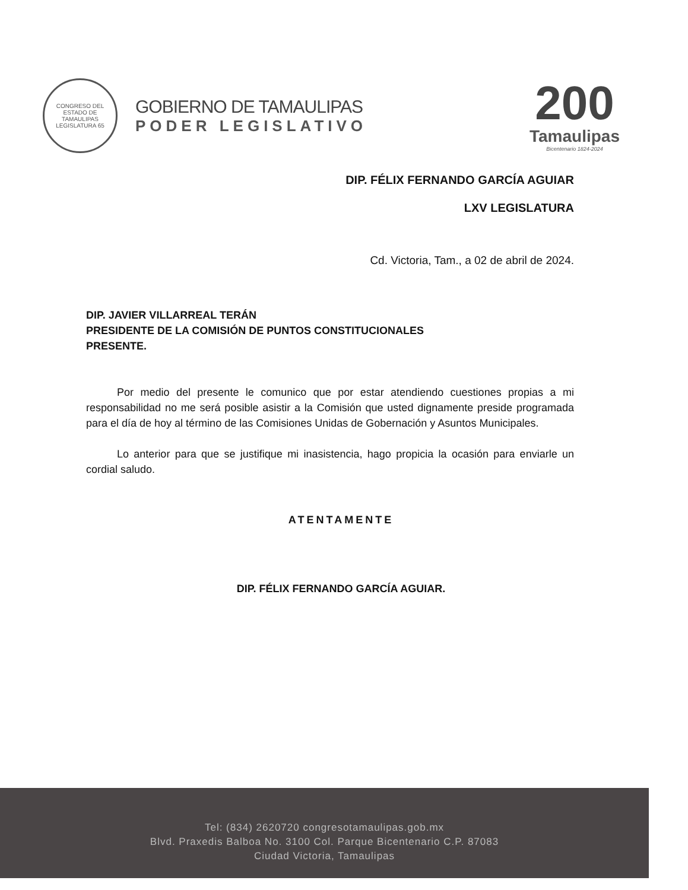CONGRESO DEL ESTADO DE TAMAULIPAS
LEGISLATURA 65
GOBIERNO DE TAMAULIPAS
PODER LEGISLATIVO
200
Tamaulipas
Bicentenario 1824-2024
DIP. FÉLIX FERNANDO GARCÍA AGUIAR
LXV LEGISLATURA
Cd. Victoria, Tam., a 02 de abril de 2024.
DIP. JAVIER VILLARREAL TERÁN
PRESIDENTE DE LA COMISIÓN DE PUNTOS CONSTITUCIONALES
PRESENTE.
Por medio del presente le comunico que por estar atendiendo cuestiones propias a mi responsabilidad no me será posible asistir a la Comisión que usted dignamente preside programada para el día de hoy al término de las Comisiones Unidas de Gobernación y Asuntos Municipales.
Lo anterior para que se justifique mi inasistencia, hago propicia la ocasión para enviarle un cordial saludo.
ATENTAMENTE
DIP. FÉLIX FERNANDO GARCÍA AGUIAR.
Tel: (834) 2620720 congresotamaulipas.gob.mx
Blvd. Praxedis Balboa No. 3100 Col. Parque Bicentenario C.P. 87083
Ciudad Victoria, Tamaulipas